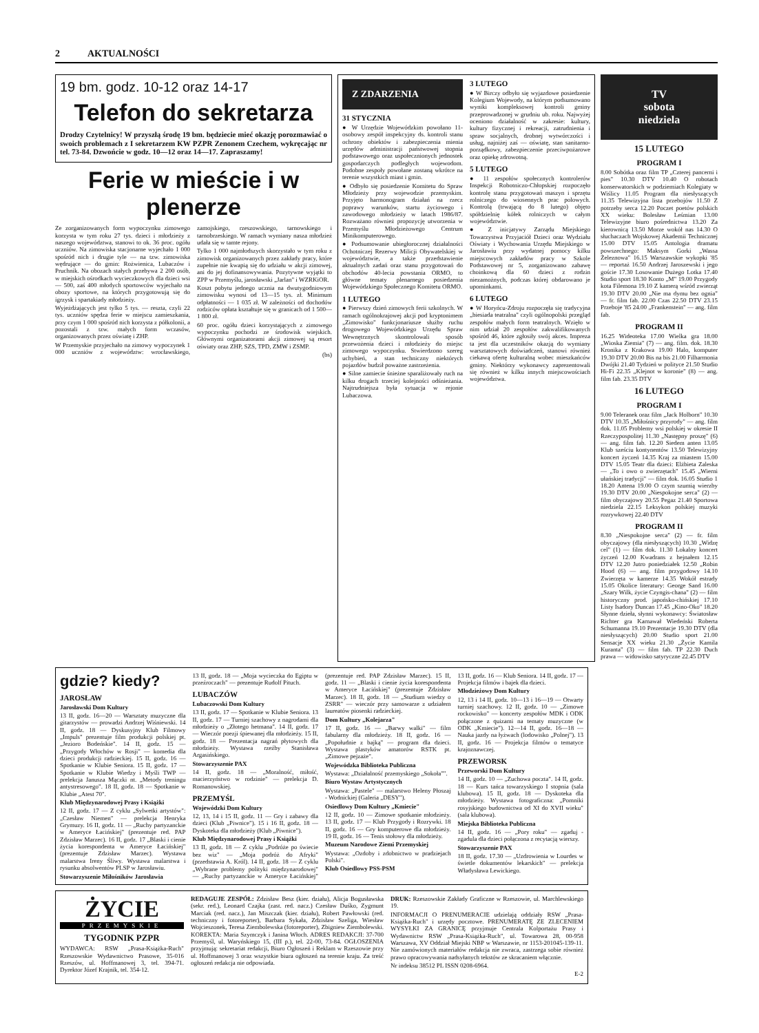2 AKTUALNOŚCI
19 bm. godz. 10-12 oraz 14-17
Telefon do sekretarza
Drodzy Czytelnicy! W przyszłą środę 19 bm. będziecie mieć okazję porozmawiać o swoich problemach z I sekretarzem KW PZPR Zenonem Czechem, wykręcając nr tel. 73-84. Dzwońcie w godz. 10—12 oraz 14—17. Zapraszamy!
Ferie w mieście i w plenerze
Ze zorganizowanych form wypoczynku zimowego korzysta w tym roku 27 tys. dzieci i młodzieży z naszego województwa, stanowi to ok. 36 proc. ogółu uczniów. Na zimowiska stacjonarne wyjechało 1 000 spośród nich i drugie tyle — na tzw. zimowiska wędrujące — do gmin: Rożwienica, Lubaczów i Pruchnik. Na obozach stałych przebywa 2 200 osób, w miejskich ośrodkach wycieczkowych dla dzieci wsi — 500, zaś 400 młodych sportowców wyjechało na obozy sportowe, na których przygotowują się do igrzysk i spartakiady młodzieży.
Wyjeżdżających jest tylko 5 tys. — reszta, czyli 22 tys. uczniów spędza ferie w miejscu zamieszkania, przy czym 1 000 spośród nich korzysta z półkolonii, a pozostali z tzw. małych form wczasów, organizowanych przez oświatę i ZHP.
W Przemyskie przyjechało na zimowy wypoczynek 1 000 uczniów z województw: wrocławskiego, zamojskiego, rzeszowskiego, tarnowskiego i tarnobrzeskiego. W ramach wymiany nasza młodzież udała się w tamte rejony.
Tylko 1 000 najmłodszych skorzystało w tym roku z zimowisk organizowanych przez zakłady pracy, które zupełnie nie kwapią się do udziału w akcji zimowej, ani do jej dofinansowywania. Pozytywne wyjątki to ZPP w Przemyślu, jarosławski „Jarlan" i WZRKiOR.
Koszt pobytu jednego ucznia na dwutygodniowym zimowisku wynosi od 13—15 tys. zł. Minimum odpłatności — 1 035 zł. W zależności od dochodów rodziców opłata kształtuje się w granicach od 1 500—1 800 zł.
60 proc. ogółu dzieci korzystających z zimowego wypoczynku pochodzi ze środowisk wiejskich. Głównymi organizatorami akcji zimowej są resort oświaty oraz ZHP, SZS, TPD, ZMW i ZSMP.
(bs)
Z ZDARZENIA
31 STYCZNIA
● W Urzędzie Wojewódzkim powołano 11-osobowy zespół inspekcyjny ds. kontroli stanu ochrony obiektów i zabezpieczenia mienia urzędów administracji państwowej stopnia podstawowego oraz uspołecznionych jednostek gospodarczych podległych wojewodom. Podobne zespoły powołane zostaną wkrótce na terenie wszystkich miast i gmin.
● Odbyło się posiedzenie Komitetu do Spraw Młodzieży przy wojewodzie przemyskim. Przyjęto harmonogram działań na rzecz poprawy warunków, startu życiowego i zawodowego młodzieży w latach 1986/87. Rozważano również propozycję utworzenia w Przemyślu Młodzieżowego Centrum Minikomputerowego.
● Podsumowanie ubiegłorocznej działalności Ochotniczej Rezerwy Milicji Obywatelskiej w województwie, a także przedstawienie aktualnych zadań oraz stanu przygotowań do obchodów 40-lecia powstania ORMO, to główne tematy plenarnego posiedzenia Wojewódzkiego Społecznego Komitetu ORMO.
1 LUTEGO
● Pierwszy dzień zimowych ferii szkolnych. W ramach ogólnokrajowej akcji pod kryptonimem „Zimowisko" funkcjonariusze służby ruchu drogowego Wojewódzkiego Urzędu Spraw Wewnętrznych skontrolowali sposób przewożenia dzieci i młodzieży do miejsc zimowego wypoczynku. Stwierdzono szereg uchybień, a stan techniczny niektórych pojazdów budził poważne zastrzeżenia.
● Silne zamiecie śnieżne sparaliżowały ruch na kilku drogach trzeciej kolejności odśnieżania. Najtrudniejsza była sytuacja w rejonie Lubaczowa.
3 LUTEGO
● W Birczy odbyło się wyjazdowe posiedzenie Kolegium Wojewody, na którym podsumowano wyniki kompleksowej kontroli gminy przeprowadzonej w grudniu ub. roku. Najwyżej oceniono działalność w zakresie: kultury, kultury fizycznej i rekreacji, zatrudnienia i spraw socjalnych, drobnej wytwórczości i usług, najniżej zaś — oświatę, stan sanitarno-porządkowy, zabezpieczenie przeciwpożarowe oraz opiekę zdrowotną.
5 LUTEGO
● 11 zespołów społecznych kontrolerów Inspekcji Robotniczo-Chłopskiej rozpoczęło kontrolę stanu przygotowań maszyn i sprzętu rolniczego do wiosennych prac polowych. Kontrolą (trwającą do 8 lutego) objęto spółdzielnię kółek rolniczych w całym województwie.
● Z inicjatywy Zarządu Miejskiego Towarzystwa Przyjaciół Dzieci oraz Wydziału Oświaty i Wychowania Urzędu Miejskiego w Jarosławiu przy wydatnej pomocy kilku miejscowych zakładów pracy w Szkole Podstawowej nr 5, zorganizowano zabawę choinkową dla 60 dzieci z rodzin niezamożnych, podczas której obdarowano je upominkami.
6 LUTEGO
● W Horyńcu-Zdroju rozpoczęła się tradycyjna „biesiada teatralna" czyli ogólnopolski przegląd zespołów małych form teatralnych. Wzięło w nim udział 20 zespołów zakwalifikowanych spośród 46, które zgłosiły swój akces. Impreza ta jest dla uczestników okazją do wymiany warsztatowych doświadczeń, stanowi również ciekawą ofertę kulturalną wobec mieszkańców gminy. Niektórzy wykonawcy zaprezentowali się również w kilku innych miejscowościach województwa.
TV
sobota
niedziela
15 LUTEGO
PROGRAM I
8.00 Sobótka oraz film TP „Czterej pancerni i pies" 10.30 DTV 10.40 O robotach konserwatorskich w podziemiach Kolegiaty w Wiślicy 11.05 Program dla niesłyszących 11.35 Telewizyjna lista przebojów 11.50 Z potrzeby serca 12.20 Poczet poetów polskich XX wieku: Bolesław Leśmian 13.00 Telewizyjne biuro pośrednictwa 13.20 Za kierownicą 13.50 Morze wokół nas 14.30 O słuchaczach Wojskowej Akademii Technicznej 15.00 DTV 15.05 Antologia dramatu powszechnego: Maksym Gorki „Wassa Żeleznowa" 16.15 Warszawskie wykopki '85 — reportaż 16.50 Andrzej Jaroszewski i jego goście 17.30 Losowanie Dużego Lotka 17.40 Studio sport 18.30 Konto „M" 19.00 Przygody kota Filemona 19.10 Z kamerą wśród zwierząt 19.30 DTV 20.00 „Nie ma dymu bez ognia" — fr. film fab. 22.00 Czas 22.50 DTV 23.15 Przeboje '85 24.00 „Frankenstein" — ang. film fab.
PROGRAM II
16.25 Wideoteka 17.00 Wielka gra 18.00 „Wioska Ziemia" (7) — ang. film. dok. 18.30 Kronika z Krakowa 19.00 Halo, komputer 19.30 DTV 20.00 Bis na bis 21.00 Filharmonia Dwójki 21.40 Tydzień w polityce 21.50 Studio Hi-Fi 22.35 „Klejnot w koronie" (8) — ang. film fab. 23.35 DTV
16 LUTEGO
PROGRAM I
9.00 Teleranek oraz film „Jack Holborn" 10.30 DTV 10.35 „Miłośnicy przyrody" — ang. film dok. 11.05 Problemy wsi polskiej w okresie II Rzeczypospolitej 11.30 „Następny proszę" (6) — ang. film fab. 12.20 Siedem anten 13.05 Klub sześciu kontynentów 13.50 Telewizyjny koncert życzeń 14.35 Kraj za miastem 15.00 DTV 15.05 Teatr dla dzieci: Elżbieta Zaleska — „To i owo o zwierzętach" 15.45 „Wierni ułańskiej tradycji" — film dok. 16.05 Studio 1 18.20 Antena 19.00 O czym szumią wierzby 19.30 DTV 20.00 „Niespokojne serca" (2) — film obyczajowy 20.55 Pegaz 21.40 Sportowa niedziela 22.15 Leksykon polskiej muzyki rozrywkowej 22.40 DTV
PROGRAM II
8.30 „Niespokojne serca" (2) — fr. film obyczajowy (dla niesłyszących) 10.30 „Widzę cel" (1) — film dok. 11.30 Lokalny koncert życzeń 12.00 Kwadrans z hejnałem 12.15 DTV 12.20 Jutro poniedziałek 12.50 „Robin Hood (6) — ang. film przygodowy 14.10 Zwierzęta w kamerze 14.35 Wokół estrady 15.05 Okolice literatury: George Sand 16.00 „Szary Wilk, życie Czyngis-chana" (2) — film historyczny prod. japońsko-chińskiej 17.10 Listy Isadory Duncan 17.45 „Kino-Oko" 18.20 Słynne dzieła, słynni wykonawcy: Światosław Richter gra Karnawał Wiedeński Roberta Schumanna 19.10 Prezentacje 19.30 DTV (dla niesłyszących) 20.00 Studio sport 21.00 Sensacje XX wieku 21.30 „Życie Kamila Kuranta" (3) — film fab. TP 22.30 Duch prawa — widowisko satyryczne 22.45 DTV
gdzie? kiedy?
JAROSŁAW
Jarosławski Dom Kultury
13 II, godz. 16—20 — Warsztaty muzyczne dla gitarzystów — prowadzi Andrzej Wiśniewski. 14 II, godz. 18 — Dyskusyjny Klub Filmowy „Impuls" prezentuje film produkcji polskiej pt. „Jezioro Bodeńskie". 14 II, godz. 15 — „Przygody Włochów w Rosji" — komedia dla dzieci produkcji radzieckiej. 15 II, godz. 16 — Spotkanie w Klubie Seniora. 15 II, godz. 17 — Spotkanie w Klubie Wiedzy i Myśli TWP — prelekcja Janusza Mączki nt. „Metody treningu antystresowego". 18 II, godz. 18 — Spotkanie w Klubie „Atest 70".
Klub Międzynarodowej Prasy i Książki
12 II, godz. 17 — Z cyklu „Sylwetki artystów": „Czesław Niemen" — prelekcja Henryka Grymuzy. 16 II, godz. 11 — „Ruchy partyzanckie w Ameryce Łacińskiej" (prezentuje red. PAP Zdzisław Marzec). 16 II, godz. 17 „Blaski i cienie życia korespondenta w Ameryce Łacińskiej" (prezentuje Zdzisław Marzec). Wystawa malarstwa Ireny Śliwy. Wystawa malarstwa i rysunku absolwentów PLSP w Jarosławiu.
Stowarzyszenie Miłośników Jarosławia
13 II, godz. 18 — „Moja wycieczka do Egiptu w przeźroczach" — prezentuje Rudolf Pituch.
LUBACZÓW
Lubaczowski Dom Kultury
13 II, godz. 17 — Spotkanie w Klubie Seniora. 13 II, godz. 17 — Turniej szachowy z nagrodami dla młodzieży o „Złotego hetmana". 14 II, godz. 17 — Wieczór poezji śpiewanej dla młodzieży. 15 II, godz. 18 — Prezentacja nagrań płytowych dla młodzieży. Wystawa rzeźby Stanisława Argasińskiego.
Stowarzyszenie PAX
14 II, godz. 18 — „Moralność, miłość, macierzyństwo w rodzinie" — prelekcja D. Romanowskiej.
PRZEMYŚL
Wojewódzki Dom Kultury
12, 13, 14 i 15 II, godz. 11 — Gry i zabawy dla dzieci (Klub „Piwnice"). 15 i 16 II, godz. 18 — Dyskoteka dla młodzieży (Klub „Piwnice").
Klub Międzynarodowej Prasy i Książki
13 II, godz. 18 — Z cyklu „Podróże po świecie bez wiz" — „Moja podróż do Afryki" (przedstawia A. Król). 14 II, godz. 18 — Z cyklu „Wybrane problemy polityki międzynarodowej" — „Ruchy partyzanckie w Ameryce Łacińskiej" (prezentuje red. PAP Zdzisław Marzec). 15 II, godz. 11 — „Blaski i cienie życia korespondenta w Ameryce Łacińskiej" (prezentuje Zdzisław Marzec). 18 II, godz. 18 — „Studium wiedzy o ZSRR" — wieczór przy samowarze z udziałem laureatów piosenki radzieckiej.
Dom Kultury „Kolejarza"
17 II, godz. 16 — „Barwy walki" — film fabularny dla młodzieży. 18 II, godz. 16 — „Popołudnie z bajką" — program dla dzieci. Wystawa plastyków amatorów RSTK pt. „Zimowe pejzaże".
Wojewódzka Biblioteka Publiczna
Wystawa: „Działalność przemyskiego „Sokoła"".
Biuro Wystaw Artystycznych
Wystawa: „Pastele" — malarstwo Heleny Płoszaj - Wodnickiej (Galeria „DESY").
Osiedlowy Dom Kultury „Kmiecie"
12 II, godz. 10 — Zimowe spotkanie młodzieży. 13 II, godz. 17 — Klub Przygody i Rozrywki. 18 II, godz. 16 — Gry komputerowe dla młodzieży. 19 II, godz. 16 — Tenis stołowy dla młodzieży.
Muzeum Narodowe Ziemi Przemyskiej
Wystawa: „Ozdoby i zdobnictwo w pradziejach Polski".
Klub Osiedlowy PSS-PSM
13 II, godz. 16 — Klub Seniora. 14 II, godz. 17 — Projekcja filmów i bajek dla dzieci.
Młodzieżowy Dom Kultury
12, 13 i 14 II, godz. 10—13 i 16—19 — Otwarty turniej szachowy. 12 II, godz. 10 — „Zimowe rockowisko" — koncerty zespołów MDK i ODK połączone z quizami na tematy muzyczne (w ODK „Kmiecie"). 12—14 II, godz. 16—18 — Nauka jazdy na łyżwach (lodowisko „Polnej"). 13 II, godz. 16 — Projekcja filmów o tematyce krajoznawczej.
PRZEWORSK
Przeworski Dom Kultury
14 II, godz. 10 — „Zuchowa poczta". 14 II, godz. 18 — Kurs tańca towarzyskiego I stopnia (sala klubowa). 15 II, godz. 18 — Dyskoteka dla młodzieży. Wystawa fotograficzna: „Pomniki rosyjskiego budownictwa od XI do XVII wieku" (sala klubowa).
Miejska Biblioteka Publiczna
14 II, godz. 16 — „Pory roku" — zgaduj - zgadula dla dzieci połączona z recytacją wierszy.
Stowarzyszenie PAX
18 II, godz. 17.30 — „Uzdrowienia w Lourdes w świetle dokumentów lekarskich" — prelekcja Władysława Lewickiego.
ŻYCIE
PRZEMYSKIE
TYGODNIK PZPR
WYDAWCA: RSW „Prasa-Książka-Ruch" Rzeszowskie Wydawnictwo Prasowe, 35-016 Rzeszów, ul. Hoffmanowej 3, tel. 394-71. Dyrektor Józef Krajnik, tel. 354-12.
REDAGUJE ZESPÓŁ: Zdzisław Besz (kier. działu), Alicja Bogusławska (sekr. red.), Leonard Czajka (zast. red. nacz.) Czesław Duśko, Zygmunt Marciak (red. nacz.), Jan Miszczak (kier. działu), Robert Pawłowski (red. techniczny i fotoreporter), Barbara Sykała, Zdzisław Szeliga, Wiesław Wojcieszonek, Teresa Ziembolewska (fotoreporter), Zbigniew Ziembolewski. KOREKTA: Maria Szymczyk i Janina Włoch. ADRES REDAKCJI: 37-700 Przemyśl, ul. Waryńskiego 15, (III p.), tel. 22-00, 73-84. OGŁOSZENIA przyjmują: sekretariat redakcji, Biuro Ogłoszeń i Reklam w Rzeszowie przy ul. Hoffmanowej 3 oraz wszystkie biura ogłoszeń na terenie kraju. Za treść ogłoszeń redakcja nie odpowiada.
DRUK: Rzeszowskie Zakłady Graficzne w Rzeszowie, ul. Marchlewskiego 19.
INFORMACJI O PRENUMERACIE udzielają oddziały RSW „Prasa-Książka-Ruch" i urzędy pocztowe. PRENUMERATĘ ZE ZLECENIEM WYSYŁKI ZA GRANICĘ przyjmuje Centrala Kolportażu Prasy i Wydawnictw RSW „Prasa-Książka-Ruch", ul. Towarowa 28, 00-958 Warszawa, XV Oddział Miejski NBP w Warszawie, nr 1153-201045-139-11. Nie zamówionych materiałów redakcja nie zwraca, zastrzega sobie również prawo opracowywania nadsyłanych tekstów ze skracaniem włącznie.
Nr indeksu 38512 PL ISSN 0208-6964.
E-2